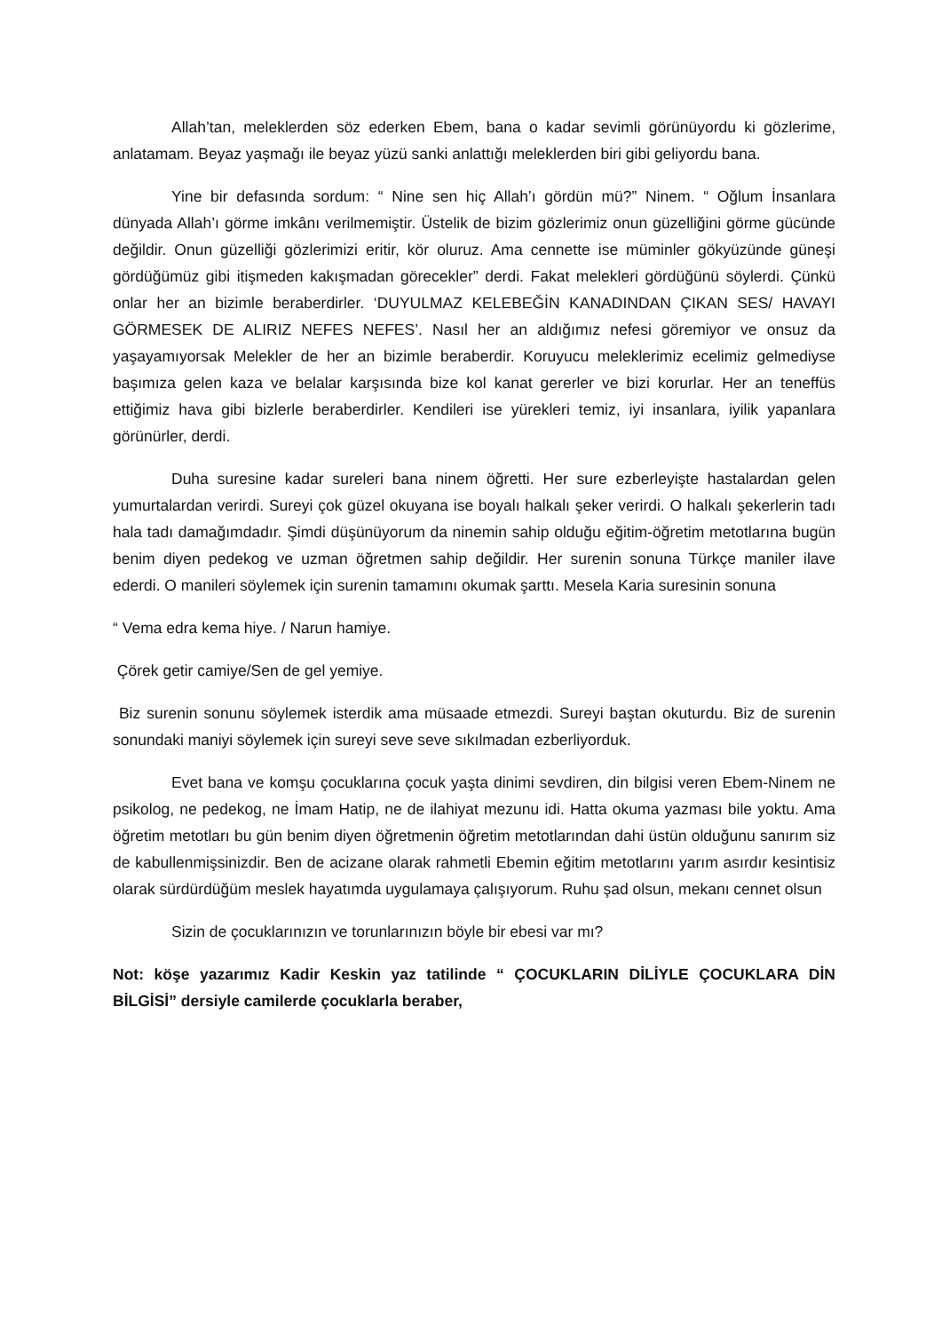Allah’tan, meleklerden söz ederken Ebem, bana o kadar sevimli görünüyordu ki gözlerime, anlatamam. Beyaz yaşmağı ile beyaz yüzü sanki anlattığı meleklerden biri gibi geliyordu bana.
Yine bir defasında sordum: “ Nine sen hiç Allah’ı gördün mü?” Ninem. “ Oğlum İnsanlara dünyada Allah’ı görme imkânı verilmemiştir. Üstelik de bizim gözlerimiz onun güzelliğini görme gücünde değildir. Onun güzelliği gözlerimizi eritir, kör oluruz. Ama cennette ise müminler gökyüzünde güneşi gördüğümüz gibi itişmeden kakışmadan görecekler” derdi. Fakat melekleri gördüğünü söylerdi. Çünkü onlar her an bizimle beraberdirler. ‘DUYULMAZ KELEBEĞİN KANADINDAN ÇIKAN SES/ HAVAYI GÖRMESEK DE ALIRIZ NEFES NEFES’. Nasıl her an aldığımız nefesi göremiyor ve onsuz da yaşayamıyorsak Melekler de her an bizimle beraberdir. Koruyucu meleklerimiz ecelimiz gelmediyse başımıza gelen kaza ve belalar karşısında bize kol kanat gererler ve bizi korurlar. Her an teneffüs ettiğimiz hava gibi bizlerle beraberdirler. Kendileri ise yürekleri temiz, iyi insanlara, iyilik yapanlara görünürler, derdi.
Duha suresine kadar sureleri bana ninem öğretti. Her sure ezberleyişte hastalardan gelen yumurtalardan verirdi. Sureyi çok güzel okuyana ise boyalı halkalı şeker verirdi. O halkalı şekerlerin tadı hala tadı damağımdadır. Şimdi düşünüyorum da ninemin sahip olduğu eğitim-öğretim metotlarına bugün benim diyen pedekog ve uzman öğretmen sahip değildir. Her surenin sonuna Türkçe maniler ilave ederdi. O manileri söylemek için surenin tamamını okumak şarttı. Mesela Karia suresinin sonuna
“ Vema edra kema hiye. / Narun hamiye.
Çörek getir camiye/Sen de gel yemiye.
Biz surenin sonunu söylemek isterdik ama müsaade etmezdi. Sureyi baştan okuturdu. Biz de surenin sonundaki maniyi söylemek için sureyi seve seve sıkılmadan ezberliyorduk.
Evet bana ve komşu çocuklarına çocuk yaşta dinimi sevdiren, din bilgisi veren Ebem-Ninem ne psikolog, ne pedekog, ne İmam Hatip, ne de ilahiyat mezunu idi. Hatta okuma yazması bile yoktu. Ama öğretim metotları bu gün benim diyen öğretmenin öğretim metotlarından dahi üstün olduğunu sanırım siz de kabullenmişsinizdir. Ben de acizane olarak rahmetli Ebemin eğitim metotlarını yarım asırdır kesintisiz olarak sürdürdüğüm meslek hayatımda uygulamaya çalışıyorum. Ruhu şad olsun, mekanı cennet olsun
Sizin de çocuklarınızın ve torunlarınızın böyle bir ebesi var mı?
Not: köşe yazarımız Kadir Keskin yaz tatilinde “ ÇOCUKLARIN DİLİYLE ÇOCUKLARA DİN BİLGİSİ” dersiyle camilerde çocuklarla beraber,